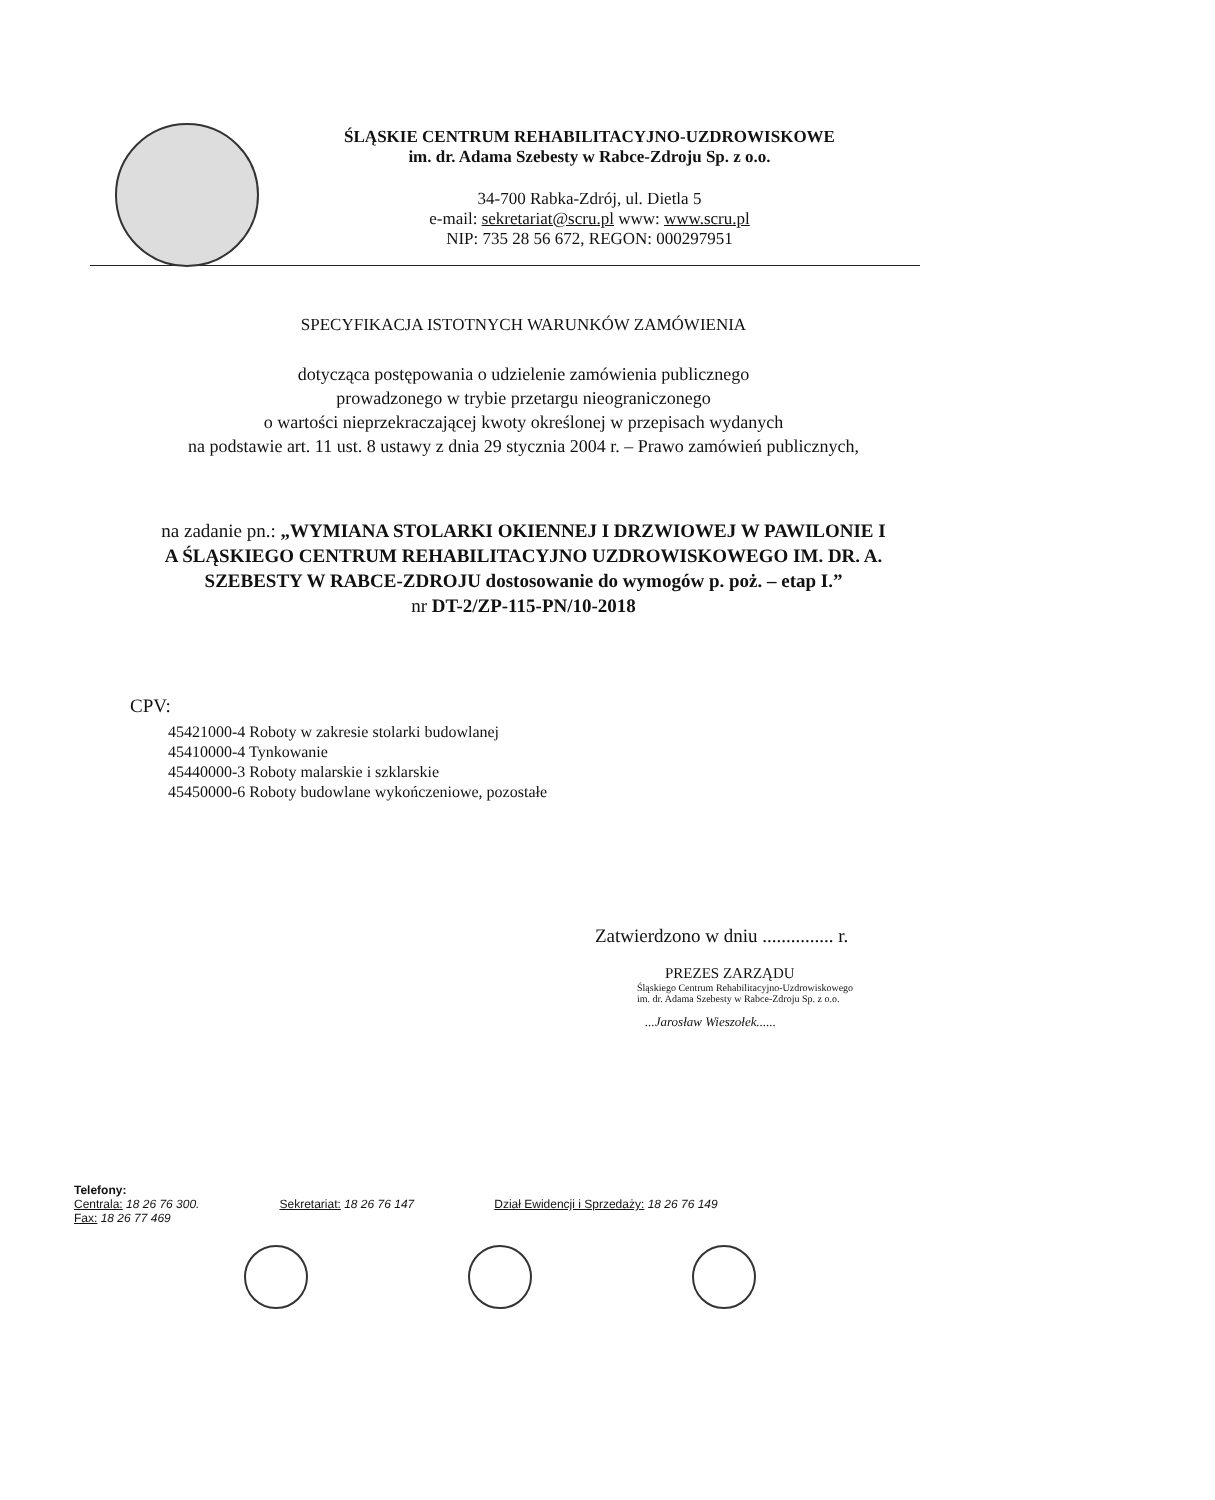ŚLĄSKIE CENTRUM REHABILITACYJNO-UZDROWISKOWE
im. dr. Adama Szebesty w Rabce-Zdroju Sp. z o.o.
34-700 Rabka-Zdrój, ul. Dietla 5
e-mail: sekretariat@scru.pl www: www.scru.pl
NIP: 735 28 56 672, REGON: 000297951
SPECYFIKACJA ISTOTNYCH WARUNKÓW ZAMÓWIENIA
dotycząca postępowania o udzielenie zamówienia publicznego
prowadzonego w trybie przetargu nieograniczonego
o wartości nieprzekraczającej kwoty określonej w przepisach wydanych
na podstawie art. 11 ust. 8 ustawy z dnia 29 stycznia 2004 r. – Prawo zamówień publicznych,
na zadanie pn.: „WYMIANA STOLARKI OKIENNEJ I DRZWIOWEJ W PAWILONIE I
A ŚLĄSKIEGO CENTRUM REHABILITACYJNO UZDROWISKOWEGO IM. DR. A.
SZEBESTY W RABCE-ZDROJU dostosowanie do wymogów p. poż. – etap I.”
nr DT-2/ZP-115-PN/10-2018
CPV:
45421000-4 Roboty w zakresie stolarki budowlanej
45410000-4 Tynkowanie
45440000-3 Roboty malarskie i szklarskie
45450000-6 Roboty budowlane wykończeniowe, pozostałe
Zatwierdzono w dniu ............... r.
PREZES ZARZĄDU
Śląskiego Centrum Rehabilitacyjno-Uzdrowiskowego
im. dr. Adama Szebesty w Rabce-Zdroju Sp. z o.o.
...Jarosław Wieszołek......
Telefony:
Centrala: 18 26 76 300.
Fax: 18 26 77 469
Sekretariat: 18 26 76 147 Dział Ewidencji i Sprzedaży: 18 26 76 149